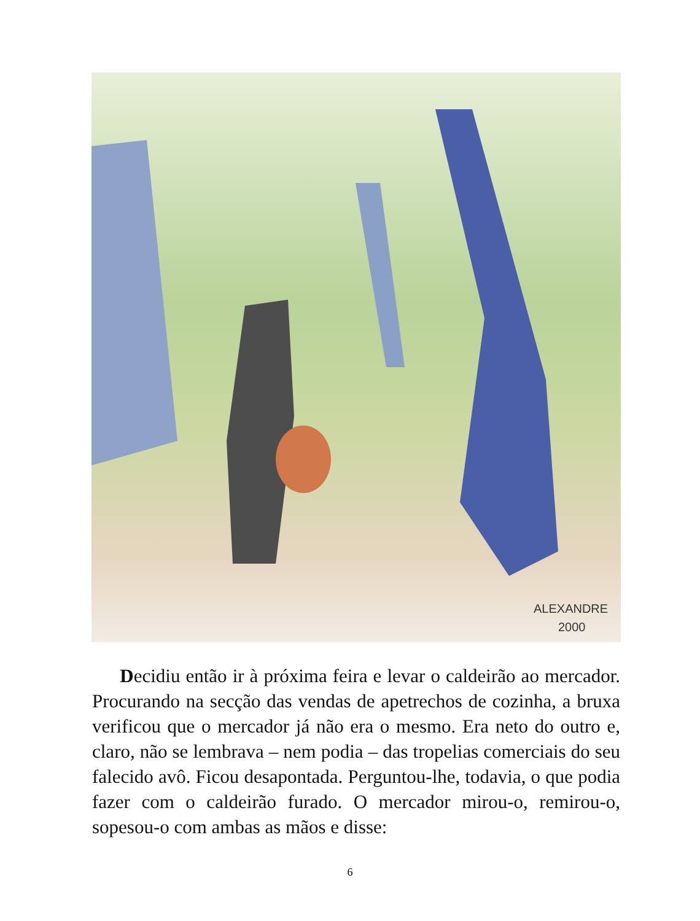ALEXANDRE
2000
Decidiu então ir à próxima feira e levar o caldeirão ao mercador. Procurando na secção das vendas de apetrechos de cozinha, a bruxa verificou que o mercador já não era o mesmo. Era neto do outro e, claro, não se lembrava – nem podia – das tropelias comerciais do seu falecido avô. Ficou desapontada. Perguntou-lhe, todavia, o que podia fazer com o caldeirão furado. O mercador mirou-o, remirou-o, sopesou-o com ambas as mãos e disse:
6